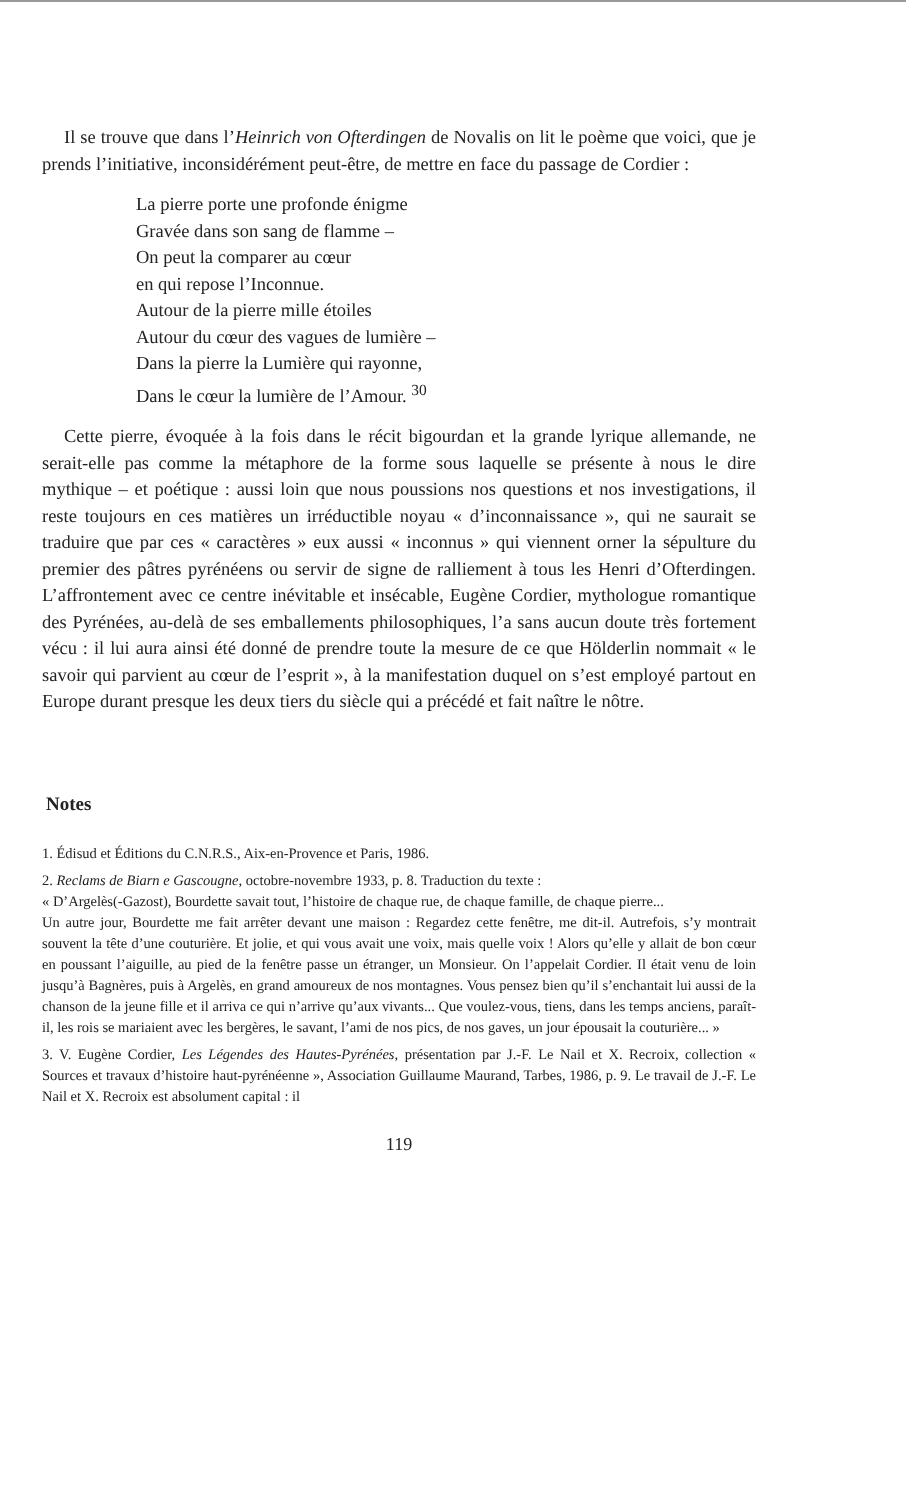Il se trouve que dans l’Heinrich von Ofterdingen de Novalis on lit le poème que voici, que je prends l’initiative, inconsidérément peut-être, de mettre en face du passage de Cordier :
La pierre porte une profonde énigme
Gravée dans son sang de flamme –
On peut la comparer au cœur
en qui repose l’Inconnue.
Autour de la pierre mille étoiles
Autour du cœur des vagues de lumière –
Dans la pierre la Lumière qui rayonne,
Dans le cœur la lumière de l’Amour. <sup>30</sup>
Cette pierre, évoquée à la fois dans le récit bigourdan et la grande lyrique allemande, ne serait-elle pas comme la métaphore de la forme sous laquelle se présente à nous le dire mythique – et poétique : aussi loin que nous poussions nos questions et nos investigations, il reste toujours en ces matières un irréductible noyau « d’inconnaissance », qui ne saurait se traduire que par ces « caractères » eux aussi « inconnus » qui viennent orner la sépulture du premier des pâtres pyrénéens ou servir de signe de ralliement à tous les Henri d’Ofterdingen. L’affrontement avec ce centre inévitable et insécable, Eugène Cordier, mythologue romantique des Pyrénées, au-delà de ses emballements philosophiques, l’a sans aucun doute très fortement vécu : il lui aura ainsi été donné de prendre toute la mesure de ce que Hölderlin nommait « le savoir qui parvient au cœur de l’esprit », à la manifestation duquel on s’est employé partout en Europe durant presque les deux tiers du siècle qui a précédé et fait naître le nôtre.
Notes
1. Édisud et Éditions du C.N.R.S., Aix-en-Provence et Paris, 1986.
2. Reclams de Biarn e Gascougne, octobre-novembre 1933, p. 8. Traduction du texte :
« D’Argelès(-Gazost), Bourdette savait tout, l’histoire de chaque rue, de chaque famille, de chaque pierre...
Un autre jour, Bourdette me fait arrêter devant une maison : Regardez cette fenêtre, me dit-il. Autrefois, s’y montrait souvent la tête d’une couturière. Et jolie, et qui vous avait une voix, mais quelle voix ! Alors qu’elle y allait de bon cœur en poussant l’aiguille, au pied de la fenêtre passe un étranger, un Monsieur. On l’appelait Cordier. Il était venu de loin jusqu’à Bagnères, puis à Argelès, en grand amoureux de nos montagnes. Vous pensez bien qu’il s’enchantait lui aussi de la chanson de la jeune fille et il arriva ce qui n’arrive qu’aux vivants... Que voulez-vous, tiens, dans les temps anciens, paraît-il, les rois se mariaient avec les bergères, le savant, l’ami de nos pics, de nos gaves, un jour épousait la couturière... »
3. V. Eugène Cordier, Les Légendes des Hautes-Pyrénées, présentation par J.-F. Le Nail et X. Recroix, collection « Sources et travaux d’histoire haut-pyrénéenne », Association Guillaume Maurand, Tarbes, 1986, p. 9. Le travail de J.-F. Le Nail et X. Recroix est absolument capital : il
119